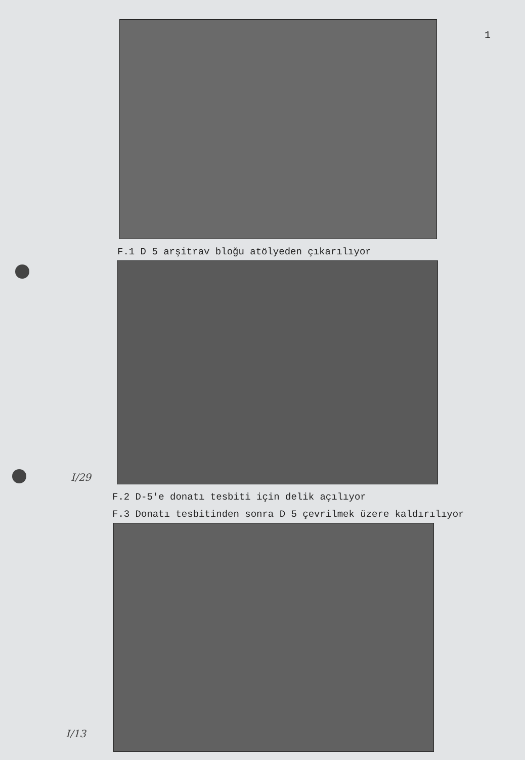1
F.1 D 5 arşitrav bloğu atölyeden çıkarılıyor
I/29
F.2 D-5'e donatı tesbiti için delik açılıyor
F.3 Donatı tesbitinden sonra D 5 çevrilmek üzere kaldırılıyor
I/13